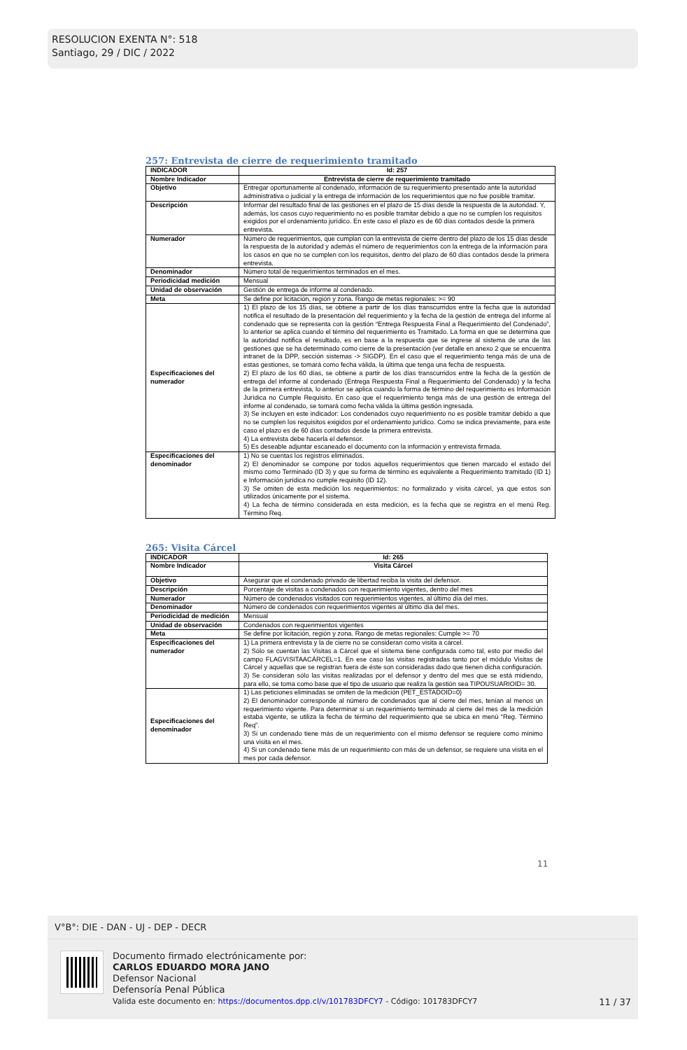RESOLUCION EXENTA N°: 518
Santiago, 29 / DIC / 2022
257: Entrevista de cierre de requerimiento tramitado
| INDICADOR | Id: 257 |
| Nombre Indicador | Entrevista de cierre de requerimiento tramitado |
| Objetivo | Entregar oportunamente al condenado, información de su requerimiento presentado ante la autoridad administrativa o judicial y la entrega de información de los requerimientos que no fue posible tramitar. |
| Descripción | Informar del resultado final de las gestiones en el plazo de 15 días desde la respuesta de la autoridad. Y, además, los casos cuyo requerimiento no es posible tramitar debido a que no se cumplen los requisitos exigidos por el ordenamiento jurídico. En este caso el plazo es de 60 días contados desde la primera entrevista. |
| Numerador | Número de requerimientos, que cumplan con la entrevista de cierre dentro del plazo de los 15 días desde la respuesta de la autoridad y además el número de requerimientos con la entrega de la información para los casos en que no se cumplen con los requisitos, dentro del plazo de 60 días contados desde la primera entrevista. |
| Denominador | Número total de requerimientos terminados en el mes. |
| Periodicidad medición | Mensual |
| Unidad de observación | Gestión de entrega de informe al condenado. |
| Meta | Se define por licitación, región y zona. Rango de metas regionales: >= 90 |
| Especificaciones del numerador | 1) El plazo de los 15 días, se obtiene a partir de los días transcurridos entre la fecha que la autoridad notifica el resultado de la presentación del requerimiento y la fecha de la gestión de entrega del informe al condenado que se representa con la gestión “Entrega Respuesta Final a Requerimiento del Condenado”, lo anterior se aplica cuando el término del requerimiento es Tramitado. La forma en que se determina que la autoridad notifica el resultado, es en base a la respuesta que se ingrese al sistema de una de las gestiones que se ha determinado como cierre de la presentación (ver detalle en anexo 2 que se encuentra intranet de la DPP, sección sistemas -> SIGDP). En el caso que el requerimiento tenga más de una de estas gestiones, se tomará como fecha válida, la última que tenga una fecha de respuesta. 2) El plazo de los 60 días, se obtiene a partir de los días transcurridos entre la fecha de la gestión de entrega del informe al condenado (Entrega Respuesta Final a Requerimiento del Condenado) y la fecha de la primera entrevista, lo anterior se aplica cuando la forma de término del requerimiento es Información Jurídica no Cumple Requisito. En caso que el requerimiento tenga más de una gestión de entrega del informe al condenado, se tomará como fecha válida la última gestión ingresada. 3) Se incluyen en este indicador: Los condenados cuyo requerimiento no es posible tramitar debido a que no se cumplen los requisitos exigidos por el ordenamiento jurídico. Como se indica previamente, para este caso el plazo es de 60 días contados desde la primera entrevista. 4) La entrevista debe hacerla el defensor. 5) Es deseable adjuntar escaneado el documento con la información y entrevista firmada. |
| Especificaciones del denominador | 1) No se cuentas los registros eliminados. 2) El denominador se compone por todos aquellos requerimientos que tienen marcado el estado del mismo como Terminado (ID 3) y que su forma de término es equivalente a Requerimiento tramitado (ID 1) e Información jurídica no cumple requisito (ID 12). 3) Se omiten de esta medición los requerimientos: no formalizado y visita cárcel, ya que estos son utilizados únicamente por el sistema. 4) La fecha de término considerada en esta medición, es la fecha que se registra en el menú Reg. Término Req. |
265: Visita Cárcel
| INDICADOR | Id: 265 |
| Nombre Indicador | Visita Cárcel |
| Objetivo | Asegurar que el condenado privado de libertad reciba la visita del defensor. |
| Descripción | Porcentaje de visitas a condenados con requerimiento vigentes, dentro del mes |
| Numerador | Número de condenados visitados con requerimientos vigentes, al último día del mes. |
| Denominador | Número de condenados con requerimientos vigentes al último día del mes. |
| Periodicidad de medición | Mensual |
| Unidad de observación | Condenados con requerimientos vigentes |
| Meta | Se define por licitación, región y zona. Rango de metas regionales: Cumple >= 70 |
| Especificaciones del numerador | 1) La primera entrevista y la de cierre no se consideran como visita a cárcel. 2) Sólo se cuentan las Visitas a Cárcel que el sistema tiene configurada como tal, esto por medio del campo FLAGVISITAACÁRCEL=1. En ese caso las visitas registradas tanto por el módulo Visitas de Cárcel y aquellas que se registran fuera de éste son consideradas dado que tienen dicha configuración. 3) Se consideran sólo las visitas realizadas por el defensor y dentro del mes que se está midiendo, para ello, se toma como base que el tipo de usuario que realiza la gestión sea TIPOUSUARIOID= 30. |
| Especificaciones del denominador | 1) Las peticiones eliminadas se omiten de la medición (PET_ESTADOID=0) 2) El denominador corresponde al número de condenados que al cierre del mes, tenían al menos un requerimiento vigente. Para determinar si un requerimiento terminado al cierre del mes de la medición estaba vigente, se utiliza la fecha de término del requerimiento que se ubica en menú “Reg. Término Req”. 3) Si un condenado tiene más de un requerimiento con el mismo defensor se requiere como mínimo una visita en el mes. 4) Si un condenado tiene más de un requerimiento con más de un defensor, se requiere una visita en el mes por cada defensor. |
11
V°B°: DIE - DAN - UJ - DEP - DECR
Documento firmado electrónicamente por:
CARLOS EDUARDO MORA JANO
Defensor Nacional
Defensoría Penal Pública
Valida este documento en: https://documentos.dpp.cl/v/101783DFCY7 - Código: 101783DFCY7
11 / 37